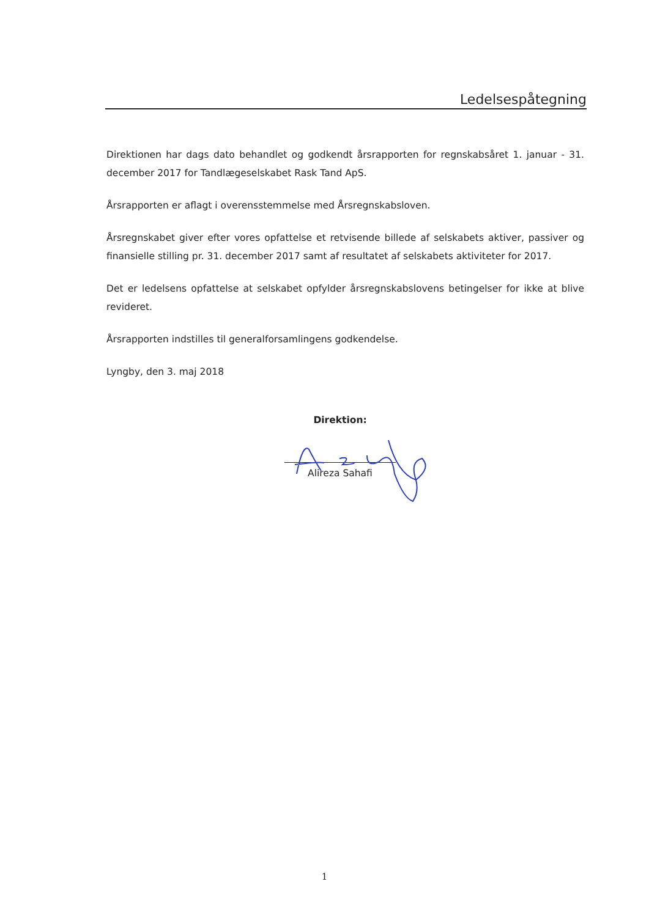Ledelsespåtegning
Direktionen har dags dato behandlet og godkendt årsrapporten for regnskabsåret 1. januar - 31. december 2017 for Tandlægeselskabet Rask Tand ApS.
Årsrapporten er aflagt i overensstemmelse med Årsregnskabsloven.
Årsregnskabet giver efter vores opfattelse et retvisende billede af selskabets aktiver, passiver og finansielle stilling pr. 31. december 2017 samt af resultatet af selskabets aktiviteter for 2017.
Det er ledelsens opfattelse at selskabet opfylder årsregnskabslovens betingelser for ikke at blive revideret.
Årsrapporten indstilles til generalforsamlingens godkendelse.
Lyngby, den 3. maj 2018
Direktion:
Alireza Sahafi
1